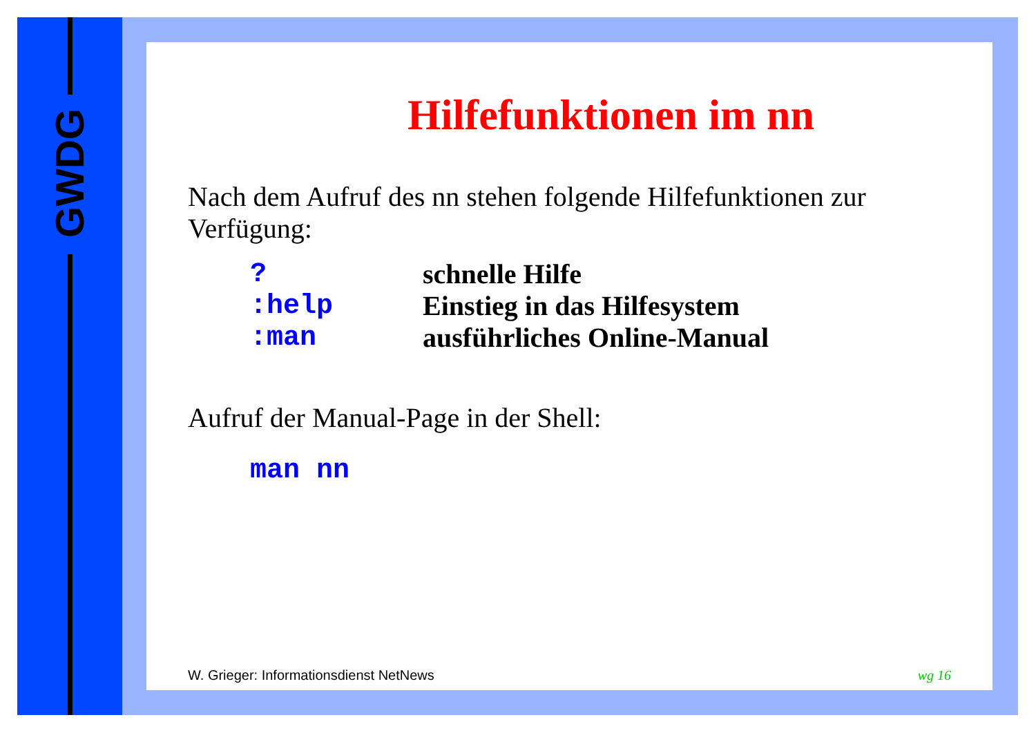GWDG
Hilfefunktionen im nn
Nach dem Aufruf des nn stehen folgende Hilfefunktionen zur Verfügung:
| ? | schnelle Hilfe |
| :help | Einstieg in das Hilfesystem |
| :man | ausführliches Online-Manual |
Aufruf der Manual-Page in der Shell:
man nn
W. Grieger: Informationsdienst NetNews wg 16